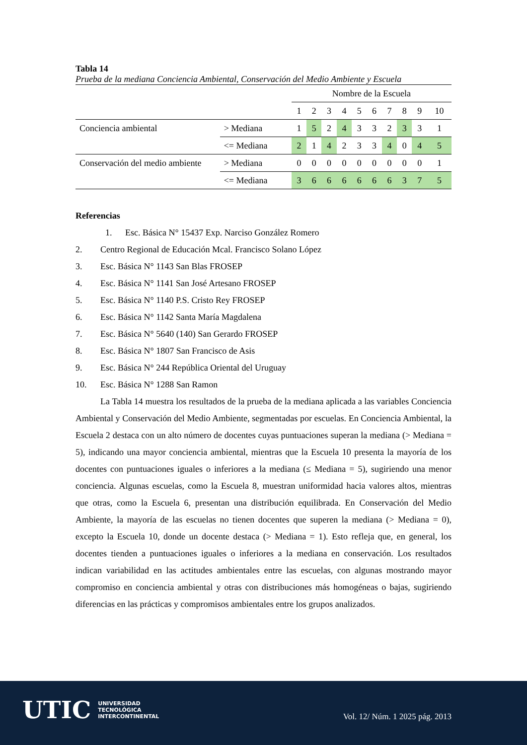Tabla 14
Prueba de la mediana Conciencia Ambiental, Conservación del Medio Ambiente y Escuela
| | | Nombre de la Escuela | | | | | | | | | |
| | | 1 | 2 | 3 | 4 | 5 | 6 | 7 | 8 | 9 | 10 |
| Conciencia ambiental | > Mediana | 1 | 5 | 2 | 4 | 3 | 3 | 2 | 3 | 3 | 1 |
| | <= Mediana | 2 | 1 | 4 | 2 | 3 | 3 | 4 | 0 | 4 | 5 |
| Conservación del medio ambiente | > Mediana | 0 | 0 | 0 | 0 | 0 | 0 | 0 | 0 | 0 | 1 |
| | <= Mediana | 3 | 6 | 6 | 6 | 6 | 6 | 6 | 3 | 7 | 5 |
Referencias
1. Esc. Básica N° 15437 Exp. Narciso González Romero
2. Centro Regional de Educación Mcal. Francisco Solano López
3. Esc. Básica N° 1143 San Blas FROSEP
4. Esc. Básica N° 1141 San José Artesano FROSEP
5. Esc. Básica N° 1140 P.S. Cristo Rey FROSEP
6. Esc. Básica N° 1142 Santa María Magdalena
7. Esc. Básica N° 5640 (140) San Gerardo FROSEP
8. Esc. Básica N° 1807 San Francisco de Asis
9. Esc. Básica N° 244 República Oriental del Uruguay
10. Esc. Básica N° 1288 San Ramon
La Tabla 14 muestra los resultados de la prueba de la mediana aplicada a las variables Conciencia Ambiental y Conservación del Medio Ambiente, segmentadas por escuelas. En Conciencia Ambiental, la Escuela 2 destaca con un alto número de docentes cuyas puntuaciones superan la mediana (> Mediana = 5), indicando una mayor conciencia ambiental, mientras que la Escuela 10 presenta la mayoría de los docentes con puntuaciones iguales o inferiores a la mediana (≤ Mediana = 5), sugiriendo una menor conciencia. Algunas escuelas, como la Escuela 8, muestran uniformidad hacia valores altos, mientras que otras, como la Escuela 6, presentan una distribución equilibrada. En Conservación del Medio Ambiente, la mayoría de las escuelas no tienen docentes que superen la mediana (> Mediana = 0), excepto la Escuela 10, donde un docente destaca (> Mediana = 1). Esto refleja que, en general, los docentes tienden a puntuaciones iguales o inferiores a la mediana en conservación. Los resultados indican variabilidad en las actitudes ambientales entre las escuelas, con algunas mostrando mayor compromiso en conciencia ambiental y otras con distribuciones más homogéneas o bajas, sugiriendo diferencias en las prácticas y compromisos ambientales entre los grupos analizados.
UTIC UNIVERSIDAD
TECNOLÓGICA
INTERCONTINENTAL
Vol. 12/ Núm. 1 2025 pág. 2013